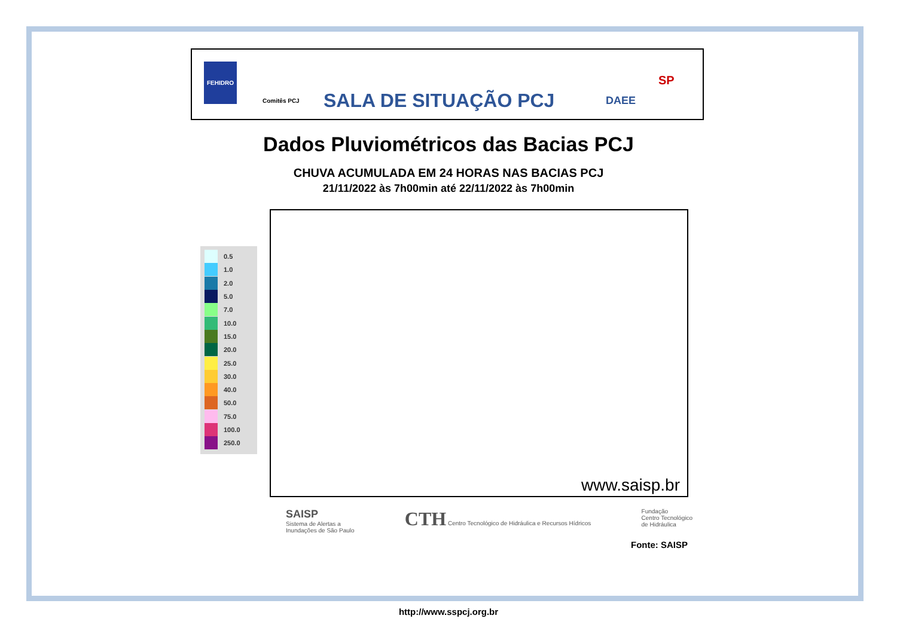FEHIDRO
Comitês PCJ
SALA DE SITUAÇÃO PCJ
DAEE
SP
Dados Pluviométricos das Bacias PCJ
CHUVA ACUMULADA EM 24 HORAS NAS BACIAS PCJ
21/11/2022 às 7h00min até 22/11/2022 às 7h00min
0.5
1.0
2.0
5.0
7.0
10.0
15.0
20.0
25.0
30.0
40.0
50.0
75.0
100.0
250.0
www.saisp.br
SAISP
Sistema de Alertas a
Inundações de São Paulo
CTH Centro Tecnológico de Hidráulica e Recursos Hídricos
Fundação
Centro Tecnológico
de Hidráulica
Fonte: SAISP
http://www.sspcj.org.br